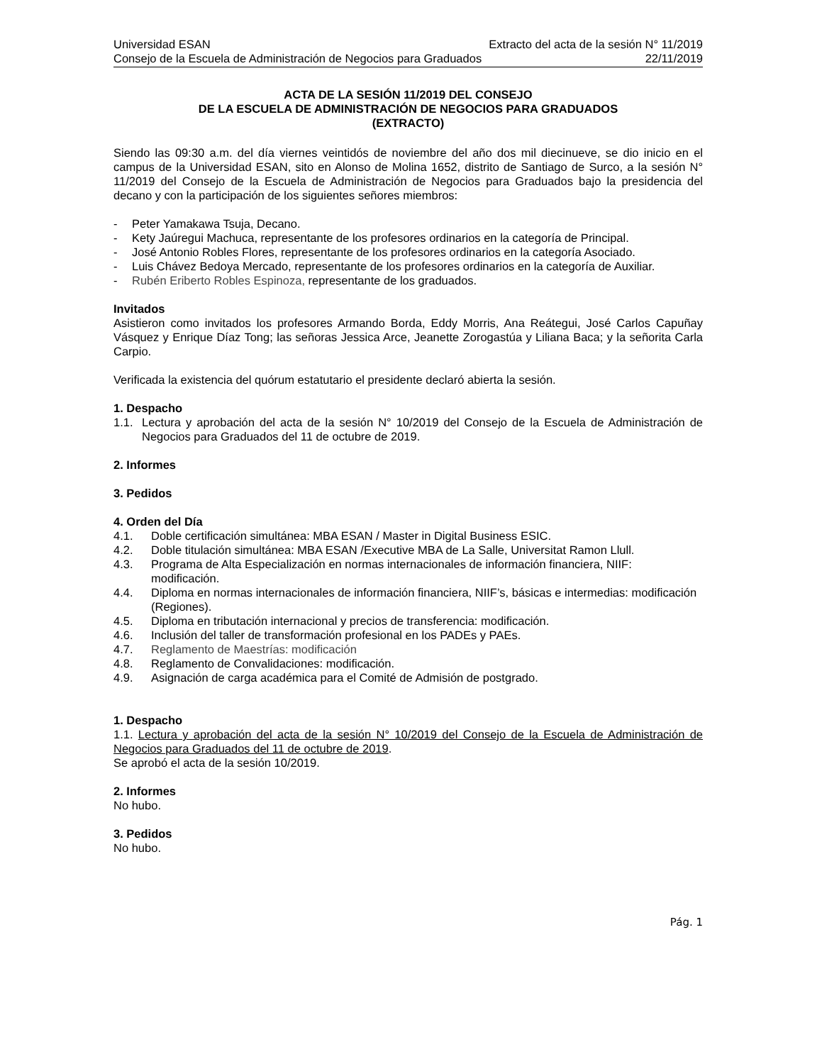Universidad ESAN Extracto del acta de la sesión N° 11/2019
Consejo de la Escuela de Administración de Negocios para Graduados 22/11/2019
ACTA DE LA SESIÓN 11/2019 DEL CONSEJO
DE LA ESCUELA DE ADMINISTRACIÓN DE NEGOCIOS PARA GRADUADOS
(EXTRACTO)
Siendo las 09:30 a.m. del día viernes veintidós de noviembre del año dos mil diecinueve, se dio inicio en el campus de la Universidad ESAN, sito en Alonso de Molina 1652, distrito de Santiago de Surco, a la sesión N° 11/2019 del Consejo de la Escuela de Administración de Negocios para Graduados bajo la presidencia del decano y con la participación de los siguientes señores miembros:
- Peter Yamakawa Tsuja, Decano.
- Kety Jaúregui Machuca, representante de los profesores ordinarios en la categoría de Principal.
- José Antonio Robles Flores, representante de los profesores ordinarios en la categoría Asociado.
- Luis Chávez Bedoya Mercado, representante de los profesores ordinarios en la categoría de Auxiliar.
- Rubén Eriberto Robles Espinoza, representante de los graduados.
Invitados
Asistieron como invitados los profesores Armando Borda, Eddy Morris, Ana Reátegui, José Carlos Capuñay Vásquez y Enrique Díaz Tong; las señoras Jessica Arce, Jeanette Zorogastúa y Liliana Baca; y la señorita Carla Carpio.
Verificada la existencia del quórum estatutario el presidente declaró abierta la sesión.
1. Despacho
1.1. Lectura y aprobación del acta de la sesión N° 10/2019 del Consejo de la Escuela de Administración de Negocios para Graduados del 11 de octubre de 2019.
2. Informes
3. Pedidos
4. Orden del Día
4.1. Doble certificación simultánea: MBA ESAN / Master in Digital Business ESIC.
4.2. Doble titulación simultánea: MBA ESAN /Executive MBA de La Salle, Universitat Ramon Llull.
4.3. Programa de Alta Especialización en normas internacionales de información financiera, NIIF: modificación.
4.4. Diploma en normas internacionales de información financiera, NIIF’s, básicas e intermedias: modificación (Regiones).
4.5. Diploma en tributación internacional y precios de transferencia: modificación.
4.6. Inclusión del taller de transformación profesional en los PADEs y PAEs.
4.7. Reglamento de Maestrías: modificación
4.8. Reglamento de Convalidaciones: modificación.
4.9. Asignación de carga académica para el Comité de Admisión de postgrado.
1. Despacho
1.1. Lectura y aprobación del acta de la sesión N° 10/2019 del Consejo de la Escuela de Administración de Negocios para Graduados del 11 de octubre de 2019.
Se aprobó el acta de la sesión 10/2019.
2. Informes
No hubo.
3. Pedidos
No hubo.
Pág. 1